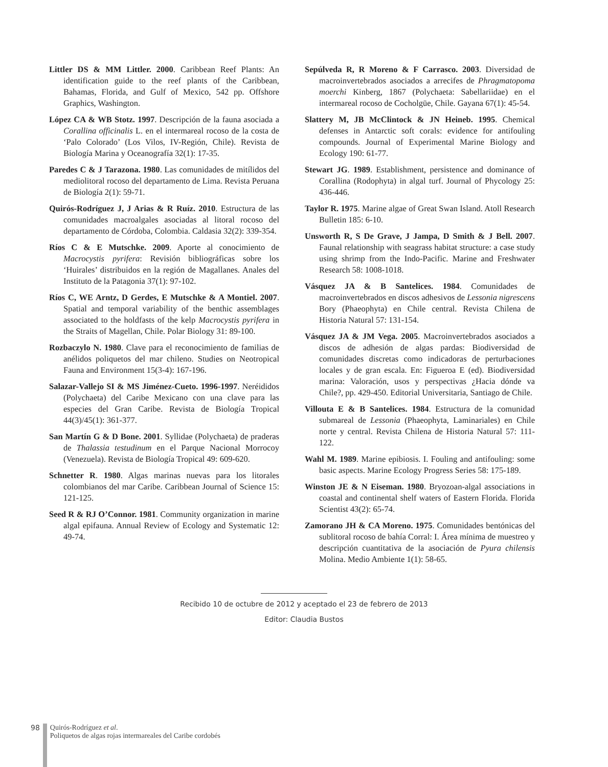Littler DS & MM Littler. 2000. Caribbean Reef Plants: An identification guide to the reef plants of the Caribbean, Bahamas, Florida, and Gulf of Mexico, 542 pp. Offshore Graphics, Washington.
López CA & WB Stotz. 1997. Descripción de la fauna asociada a Corallina officinalis L. en el intermareal rocoso de la costa de ‘Palo Colorado’ (Los Vilos, IV-Región, Chile). Revista de Biología Marina y Oceanografía 32(1): 17-35.
Paredes C & J Tarazona. 1980. Las comunidades de mitílidos del mediolitoral rocoso del departamento de Lima. Revista Peruana de Biología 2(1): 59-71.
Quirós-Rodríguez J, J Arias & R Ruíz. 2010. Estructura de las comunidades macroalgales asociadas al litoral rocoso del departamento de Córdoba, Colombia. Caldasia 32(2): 339-354.
Ríos C & E Mutschke. 2009. Aporte al conocimiento de Macrocystis pyrifera: Revisión bibliográficas sobre los ‘Huirales’ distribuidos en la región de Magallanes. Anales del Instituto de la Patagonia 37(1): 97-102.
Ríos C, WE Arntz, D Gerdes, E Mutschke & A Montiel. 2007. Spatial and temporal variability of the benthic assemblages associated to the holdfasts of the kelp Macrocystis pyrifera in the Straits of Magellan, Chile. Polar Biology 31: 89-100.
Rozbaczylo N. 1980. Clave para el reconocimiento de familias de anélidos poliquetos del mar chileno. Studies on Neotropical Fauna and Environment 15(3-4): 167-196.
Salazar-Vallejo SI & MS Jiménez-Cueto. 1996-1997. Neréididos (Polychaeta) del Caribe Mexicano con una clave para las especies del Gran Caribe. Revista de Biología Tropical 44(3)/45(1): 361-377.
San Martín G & D Bone. 2001. Syllidae (Polychaeta) de praderas de Thalassia testudinum en el Parque Nacional Morrocoy (Venezuela). Revista de Biología Tropical 49: 609-620.
Schnetter R. 1980. Algas marinas nuevas para los litorales colombianos del mar Caribe. Caribbean Journal of Science 15: 121-125.
Seed R & RJ O’Connor. 1981. Community organization in marine algal epifauna. Annual Review of Ecology and Systematic 12: 49-74.
Sepúlveda R, R Moreno & F Carrasco. 2003. Diversidad de macroinvertebrados asociados a arrecifes de Phragmatopoma moerchi Kinberg, 1867 (Polychaeta: Sabellariidae) en el intermareal rocoso de Cocholgüe, Chile. Gayana 67(1): 45-54.
Slattery M, JB McClintock & JN Heineb. 1995. Chemical defenses in Antarctic soft corals: evidence for antifouling compounds. Journal of Experimental Marine Biology and Ecology 190: 61-77.
Stewart JG. 1989. Establishment, persistence and dominance of Corallina (Rodophyta) in algal turf. Journal of Phycology 25: 436-446.
Taylor R. 1975. Marine algae of Great Swan Island. Atoll Research Bulletin 185: 6-10.
Unsworth R, S De Grave, J Jampa, D Smith & J Bell. 2007. Faunal relationship with seagrass habitat structure: a case study using shrimp from the Indo-Pacific. Marine and Freshwater Research 58: 1008-1018.
Vásquez JA & B Santelices. 1984. Comunidades de macroinvertebrados en discos adhesivos de Lessonia nigrescens Bory (Phaeophyta) en Chile central. Revista Chilena de Historia Natural 57: 131-154.
Vásquez JA & JM Vega. 2005. Macroinvertebrados asociados a discos de adhesión de algas pardas: Biodiversidad de comunidades discretas como indicadoras de perturbaciones locales y de gran escala. En: Figueroa E (ed). Biodiversidad marina: Valoración, usos y perspectivas ¿Hacia dónde va Chile?, pp. 429-450. Editorial Universitaria, Santiago de Chile.
Villouta E & B Santelices. 1984. Estructura de la comunidad submareal de Lessonia (Phaeophyta, Laminariales) en Chile norte y central. Revista Chilena de Historia Natural 57: 111-122.
Wahl M. 1989. Marine epibiosis. I. Fouling and antifouling: some basic aspects. Marine Ecology Progress Series 58: 175-189.
Winston JE & N Eiseman. 1980. Bryozoan-algal associations in coastal and continental shelf waters of Eastern Florida. Florida Scientist 43(2): 65-74.
Zamorano JH & CA Moreno. 1975. Comunidades bentónicas del sublitoral rocoso de bahía Corral: I. Área mínima de muestreo y descripción cuantitativa de la asociación de Pyura chilensis Molina. Medio Ambiente 1(1): 58-65.
Recibido 10 de octubre de 2012 y aceptado el 23 de febrero de 2013
Editor: Claudia Bustos
98 Quirós-Rodríguez et al.
Poliquetos de algas rojas intermareales del Caribe cordobés